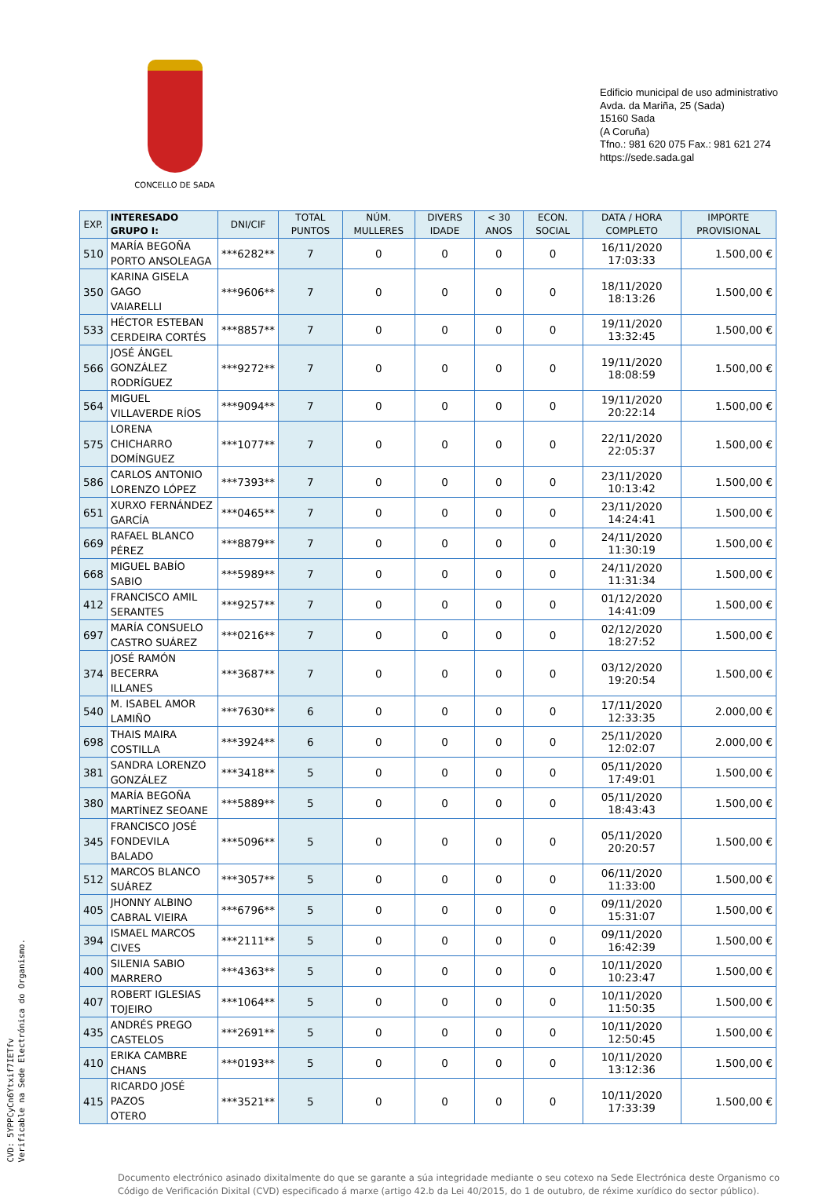CONCELLO DE SADA
Edificio municipal de uso administrativo
Avda. da Mariña, 25 (Sada)
15160 Sada
(A Coruña)
Tfno.: 981 620 075 Fax.: 981 621 274
https://sede.sada.gal
| EXP. | INTERESADO GRUPO I: | DNI/CIF | TOTAL PUNTOS | NÚM. MULLERES | DIVERS IDADE | < 30 ANOS | ECON. SOCIAL | DATA / HORA COMPLETO | IMPORTE PROVISIONAL |
| --- | --- | --- | --- | --- | --- | --- | --- | --- | --- |
| 510 | MARÍA BEGOÑA PORTO ANSOLEAGA | ***6282** | 7 | 0 | 0 | 0 | 0 | 16/11/2020 17:03:33 | 1.500,00 € |
| 350 | KARINA GISELA GAGO VAIARELLI | ***9606** | 7 | 0 | 0 | 0 | 0 | 18/11/2020 18:13:26 | 1.500,00 € |
| 533 | HÉCTOR ESTEBAN CERDEIRA CORTÉS | ***8857** | 7 | 0 | 0 | 0 | 0 | 19/11/2020 13:32:45 | 1.500,00 € |
| 566 | JOSÉ ÁNGEL GONZÁLEZ RODRÍGUEZ | ***9272** | 7 | 0 | 0 | 0 | 0 | 19/11/2020 18:08:59 | 1.500,00 € |
| 564 | MIGUEL VILLAVERDE RÍOS | ***9094** | 7 | 0 | 0 | 0 | 0 | 19/11/2020 20:22:14 | 1.500,00 € |
| 575 | LORENA CHICHARRO DOMÍNGUEZ | ***1077** | 7 | 0 | 0 | 0 | 0 | 22/11/2020 22:05:37 | 1.500,00 € |
| 586 | CARLOS ANTONIO LORENZO LÓPEZ | ***7393** | 7 | 0 | 0 | 0 | 0 | 23/11/2020 10:13:42 | 1.500,00 € |
| 651 | XURXO FERNÁNDEZ GARCÍA | ***0465** | 7 | 0 | 0 | 0 | 0 | 23/11/2020 14:24:41 | 1.500,00 € |
| 669 | RAFAEL BLANCO PÉREZ | ***8879** | 7 | 0 | 0 | 0 | 0 | 24/11/2020 11:30:19 | 1.500,00 € |
| 668 | MIGUEL BABÍO SABIO | ***5989** | 7 | 0 | 0 | 0 | 0 | 24/11/2020 11:31:34 | 1.500,00 € |
| 412 | FRANCISCO AMIL SERANTES | ***9257** | 7 | 0 | 0 | 0 | 0 | 01/12/2020 14:41:09 | 1.500,00 € |
| 697 | MARÍA CONSUELO CASTRO SUÁREZ | ***0216** | 7 | 0 | 0 | 0 | 0 | 02/12/2020 18:27:52 | 1.500,00 € |
| 374 | JOSÉ RAMÓN BECERRA ILLANES | ***3687** | 7 | 0 | 0 | 0 | 0 | 03/12/2020 19:20:54 | 1.500,00 € |
| 540 | M. ISABEL AMOR LAMIÑO | ***7630** | 6 | 0 | 0 | 0 | 0 | 17/11/2020 12:33:35 | 2.000,00 € |
| 698 | THAIS MAIRA COSTILLA | ***3924** | 6 | 0 | 0 | 0 | 0 | 25/11/2020 12:02:07 | 2.000,00 € |
| 381 | SANDRA LORENZO GONZÁLEZ | ***3418** | 5 | 0 | 0 | 0 | 0 | 05/11/2020 17:49:01 | 1.500,00 € |
| 380 | MARÍA BEGOÑA MARTÍNEZ SEOANE | ***5889** | 5 | 0 | 0 | 0 | 0 | 05/11/2020 18:43:43 | 1.500,00 € |
| 345 | FRANCISCO JOSÉ FONDEVILA BALADO | ***5096** | 5 | 0 | 0 | 0 | 0 | 05/11/2020 20:20:57 | 1.500,00 € |
| 512 | MARCOS BLANCO SUÁREZ | ***3057** | 5 | 0 | 0 | 0 | 0 | 06/11/2020 11:33:00 | 1.500,00 € |
| 405 | JHONNY ALBINO CABRAL VIEIRA | ***6796** | 5 | 0 | 0 | 0 | 0 | 09/11/2020 15:31:07 | 1.500,00 € |
| 394 | ISMAEL MARCOS CIVES | ***2111** | 5 | 0 | 0 | 0 | 0 | 09/11/2020 16:42:39 | 1.500,00 € |
| 400 | SILENIA SABIO MARRERO | ***4363** | 5 | 0 | 0 | 0 | 0 | 10/11/2020 10:23:47 | 1.500,00 € |
| 407 | ROBERT IGLESIAS TOJEIRO | ***1064** | 5 | 0 | 0 | 0 | 0 | 10/11/2020 11:50:35 | 1.500,00 € |
| 435 | ANDRÉS PREGO CASTELOS | ***2691** | 5 | 0 | 0 | 0 | 0 | 10/11/2020 12:50:45 | 1.500,00 € |
| 410 | ERIKA CAMBRE CHANS | ***0193** | 5 | 0 | 0 | 0 | 0 | 10/11/2020 13:12:36 | 1.500,00 € |
| 415 | RICARDO JOSÉ PAZOS OTERO | ***3521** | 5 | 0 | 0 | 0 | 0 | 10/11/2020 17:33:39 | 1.500,00 € |
Documento electrónico asinado dixitalmente do que se garante a súa integridade mediante o seu cotexo na Sede Electrónica deste Organismo co Código de Verificación Dixital (CVD) especificado á marxe (artigo 42.b da Lei 40/2015, do 1 de outubro, de réxime xurídico do sector público).
CVD: 5YPPCyCn6Ytxif7IETfv
Verificable na Sede Electrónica do Organismo.